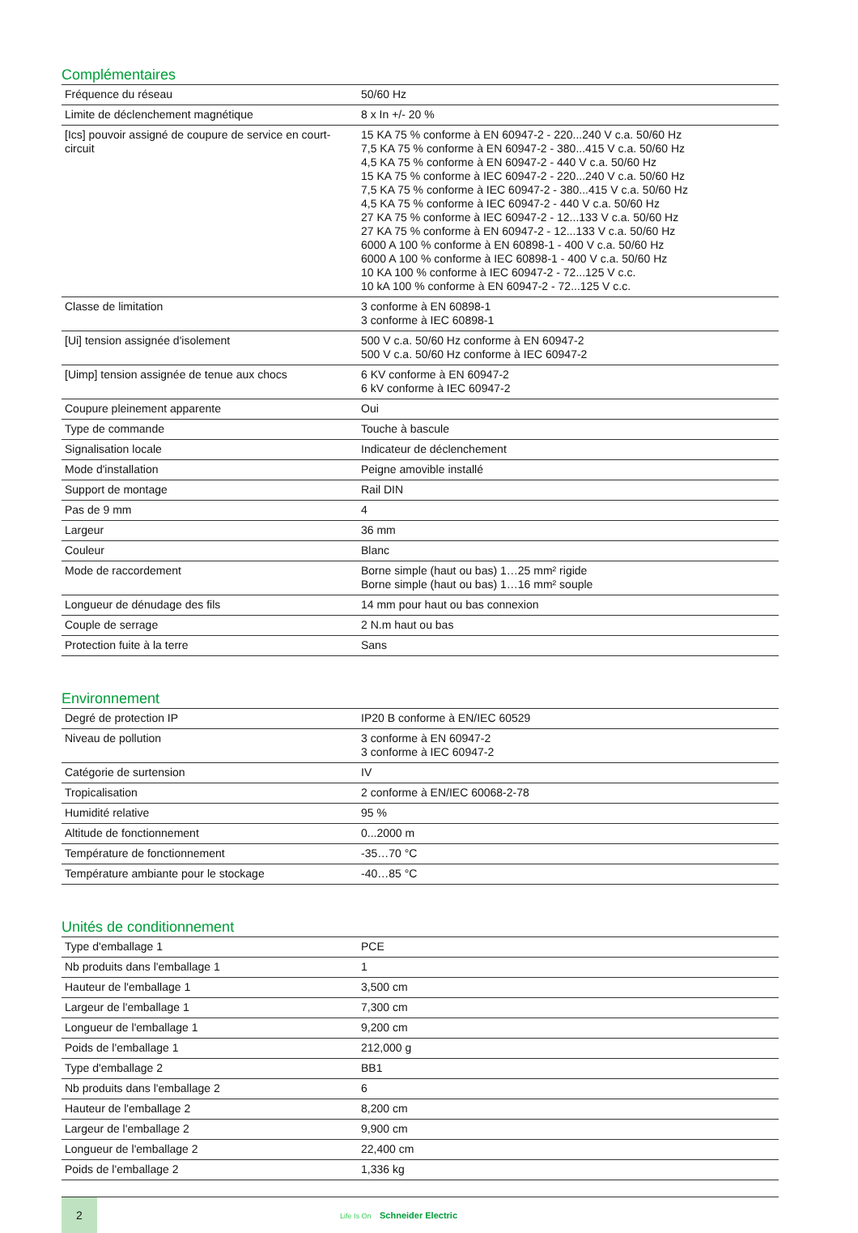Complémentaires
| Fréquence du réseau | 50/60 Hz |
| Limite de déclenchement magnétique | 8 x In +/- 20 % |
| [Ics] pouvoir assigné de coupure de service en court-circuit | 15 KA 75 % conforme à EN 60947-2 - 220...240 V c.a. 50/60 Hz 7,5 KA 75 % conforme à EN 60947-2 - 380...415 V c.a. 50/60 Hz 4,5 KA 75 % conforme à EN 60947-2 - 440 V c.a. 50/60 Hz 15 KA 75 % conforme à IEC 60947-2 - 220...240 V c.a. 50/60 Hz 7,5 KA 75 % conforme à IEC 60947-2 - 380...415 V c.a. 50/60 Hz 4,5 KA 75 % conforme à IEC 60947-2 - 440 V c.a. 50/60 Hz 27 KA 75 % conforme à IEC 60947-2 - 12...133 V c.a. 50/60 Hz 27 KA 75 % conforme à EN 60947-2 - 12...133 V c.a. 50/60 Hz 6000 A 100 % conforme à EN 60898-1 - 400 V c.a. 50/60 Hz 6000 A 100 % conforme à IEC 60898-1 - 400 V c.a. 50/60 Hz 10 KA 100 % conforme à IEC 60947-2 - 72...125 V c.c. 10 kA 100 % conforme à EN 60947-2 - 72...125 V c.c. |
| Classe de limitation | 3 conforme à EN 60898-1 3 conforme à IEC 60898-1 |
| [Ui] tension assignée d'isolement | 500 V c.a. 50/60 Hz conforme à EN 60947-2 500 V c.a. 50/60 Hz conforme à IEC 60947-2 |
| [Uimp] tension assignée de tenue aux chocs | 6 KV conforme à EN 60947-2 6 kV conforme à IEC 60947-2 |
| Coupure pleinement apparente | Oui |
| Type de commande | Touche à bascule |
| Signalisation locale | Indicateur de déclenchement |
| Mode d'installation | Peigne amovible installé |
| Support de montage | Rail DIN |
| Pas de 9 mm | 4 |
| Largeur | 36 mm |
| Couleur | Blanc |
| Mode de raccordement | Borne simple (haut ou bas) 1…25 mm² rigide Borne simple (haut ou bas) 1…16 mm² souple |
| Longueur de dénudage des fils | 14 mm pour haut ou bas connexion |
| Couple de serrage | 2 N.m haut ou bas |
| Protection fuite à la terre | Sans |
Environnement
| Degré de protection IP | IP20 B conforme à EN/IEC 60529 |
| Niveau de pollution | 3 conforme à EN 60947-2 3 conforme à IEC 60947-2 |
| Catégorie de surtension | IV |
| Tropicalisation | 2 conforme à EN/IEC 60068-2-78 |
| Humidité relative | 95 % |
| Altitude de fonctionnement | 0...2000 m |
| Température de fonctionnement | -35…70 °C |
| Température ambiante pour le stockage | -40…85 °C |
Unités de conditionnement
| Type d'emballage 1 | PCE |
| Nb produits dans l'emballage 1 | 1 |
| Hauteur de l'emballage 1 | 3,500 cm |
| Largeur de l'emballage 1 | 7,300 cm |
| Longueur de l'emballage 1 | 9,200 cm |
| Poids de l'emballage 1 | 212,000 g |
| Type d'emballage 2 | BB1 |
| Nb produits dans l'emballage 2 | 6 |
| Hauteur de l'emballage 2 | 8,200 cm |
| Largeur de l'emballage 2 | 9,900 cm |
| Longueur de l'emballage 2 | 22,400 cm |
| Poids de l'emballage 2 | 1,336 kg |
2
Life Is On Schneider Electric